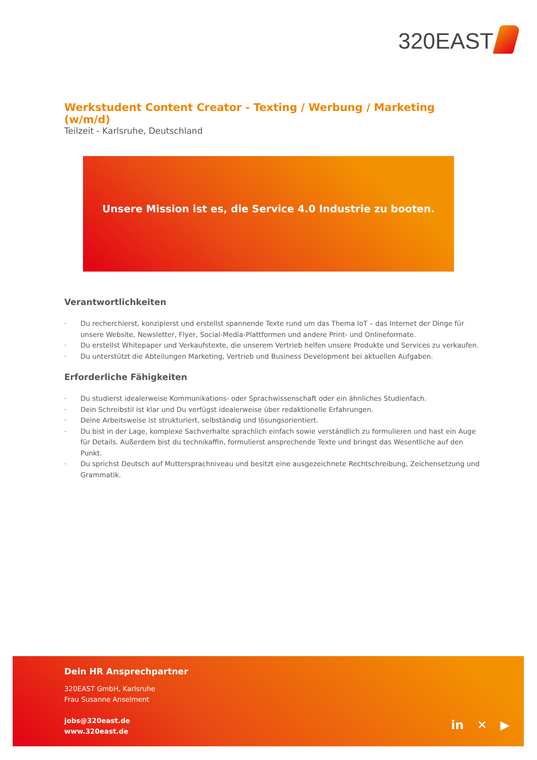320EAST
Werkstudent Content Creator - Texting / Werbung / Marketing (w/m/d)
Teilzeit - Karlsruhe, Deutschland
Unsere Mission ist es, die Service 4.0 Industrie zu booten.
Verantwortlichkeiten
· Du recherchierst, konzipierst und erstellst spannende Texte rund um das Thema IoT – das Internet der Dinge für unsere Website, Newsletter, Flyer, Social-Media-Plattformen und andere Print- und Onlineformate.
· Du erstellst Whitepaper und Verkaufstexte, die unserem Vertrieb helfen unsere Produkte und Services zu verkaufen.
· Du unterstützt die Abteilungen Marketing, Vertrieb und Business Development bei aktuellen Aufgaben.
Erforderliche Fähigkeiten
· Du studierst idealerweise Kommunikations- oder Sprachwissenschaft oder ein ähnliches Studienfach.
· Dein Schreibstil ist klar und Du verfügst idealerweise über redaktionelle Erfahrungen.
· Deine Arbeitsweise ist strukturiert, selbständig und lösungsorientiert.
· Du bist in der Lage, komplexe Sachverhalte sprachlich einfach sowie verständlich zu formulieren und hast ein Auge für Details. Außerdem bist du technikaffin, formulierst ansprechende Texte und bringst das Wesentliche auf den Punkt.
· Du sprichst Deutsch auf Muttersprachniveau und besitzt eine ausgezeichnete Rechtschreibung, Zeichensetzung und Grammatik.
Dein HR Ansprechpartner
320EAST GmbH, Karlsruhe
Frau Susanne Anselment
jobs@320east.de
www.320east.de
in ✕ ▶